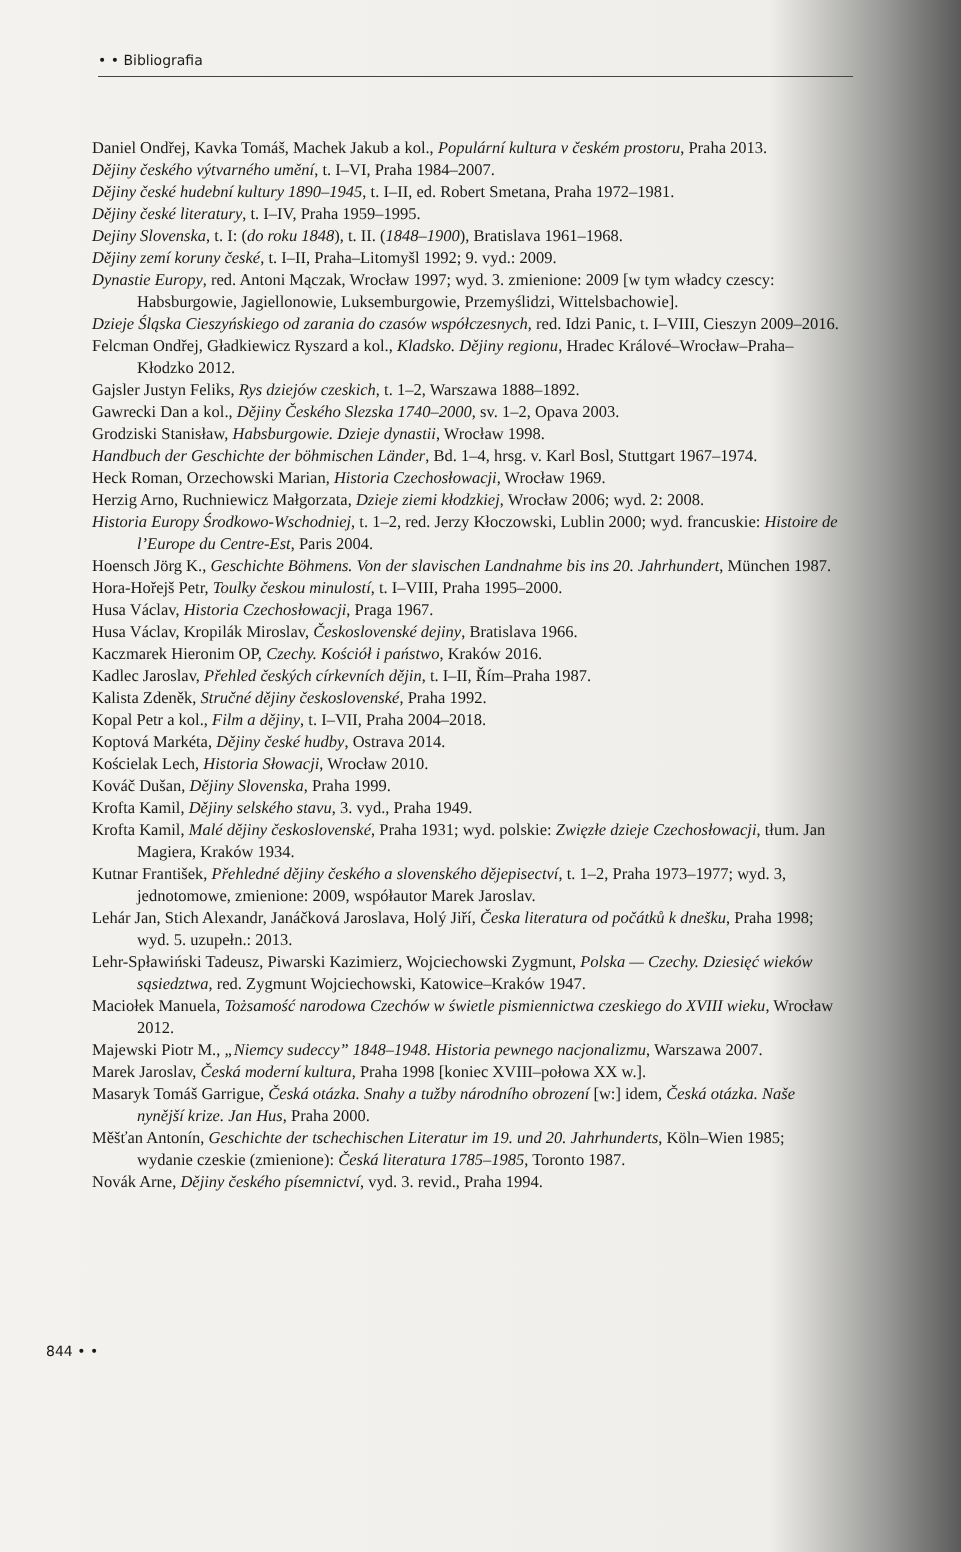• • Bibliografia
Daniel Ondřej, Kavka Tomáš, Machek Jakub a kol., Populární kultura v českém prostoru, Praha 2013.
Dějiny českého výtvarného umění, t. I–VI, Praha 1984–2007.
Dějiny české hudební kultury 1890–1945, t. I–II, ed. Robert Smetana, Praha 1972–1981.
Dějiny české literatury, t. I–IV, Praha 1959–1995.
Dejiny Slovenska, t. I: (do roku 1848), t. II. (1848–1900), Bratislava 1961–1968.
Dějiny zemí koruny české, t. I–II, Praha–Litomyšl 1992; 9. vyd.: 2009.
Dynastie Europy, red. Antoni Mączak, Wrocław 1997; wyd. 3. zmienione: 2009 [w tym władcy czescy: Habsburgowie, Jagiellonowie, Luksemburgowie, Przemyślidzi, Wittelsbachowie].
Dzieje Śląska Cieszyńskiego od zarania do czasów współczesnych, red. Idzi Panic, t. I–VIII, Cieszyn 2009–2016.
Felcman Ondřej, Gładkiewicz Ryszard a kol., Kladsko. Dějiny regionu, Hradec Králové–Wrocław–Praha–Kłodzko 2012.
Gajsler Justyn Feliks, Rys dziejów czeskich, t. 1–2, Warszawa 1888–1892.
Gawrecki Dan a kol., Dějiny Českého Slezska 1740–2000, sv. 1–2, Opava 2003.
Grodziski Stanisław, Habsburgowie. Dzieje dynastii, Wrocław 1998.
Handbuch der Geschichte der böhmischen Länder, Bd. 1–4, hrsg. v. Karl Bosl, Stuttgart 1967–1974.
Heck Roman, Orzechowski Marian, Historia Czechosłowacji, Wrocław 1969.
Herzig Arno, Ruchniewicz Małgorzata, Dzieje ziemi kłodzkiej, Wrocław 2006; wyd. 2: 2008.
Historia Europy Środkowo-Wschodniej, t. 1–2, red. Jerzy Kłoczowski, Lublin 2000; wyd. francuskie: Histoire de l’Europe du Centre-Est, Paris 2004.
Hoensch Jörg K., Geschichte Böhmens. Von der slavischen Landnahme bis ins 20. Jahrhundert, München 1987.
Hora-Hořejš Petr, Toulky českou minulostí, t. I–VIII, Praha 1995–2000.
Husa Václav, Historia Czechosłowacji, Praga 1967.
Husa Václav, Kropilák Miroslav, Československé dejiny, Bratislava 1966.
Kaczmarek Hieronim OP, Czechy. Kościół i państwo, Kraków 2016.
Kadlec Jaroslav, Přehled českých církevních dějin, t. I–II, Řím–Praha 1987.
Kalista Zdeněk, Stručné dějiny československé, Praha 1992.
Kopal Petr a kol., Film a dějiny, t. I–VII, Praha 2004–2018.
Koptová Markéta, Dějiny české hudby, Ostrava 2014.
Kościelak Lech, Historia Słowacji, Wrocław 2010.
Kováč Dušan, Dějiny Slovenska, Praha 1999.
Krofta Kamil, Dějiny selského stavu, 3. vyd., Praha 1949.
Krofta Kamil, Malé dějiny československé, Praha 1931; wyd. polskie: Zwięzłe dzieje Czechosłowacji, tłum. Jan Magiera, Kraków 1934.
Kutnar František, Přehledné dějiny českého a slovenského dějepisectví, t. 1–2, Praha 1973–1977; wyd. 3, jednotomowe, zmienione: 2009, współautor Marek Jaroslav.
Lehár Jan, Stich Alexandr, Janáčková Jaroslava, Holý Jiří, Česka literatura od počátků k dnešku, Praha 1998; wyd. 5. uzupełn.: 2013.
Lehr-Spławiński Tadeusz, Piwarski Kazimierz, Wojciechowski Zygmunt, Polska — Czechy. Dziesięć wieków sąsiedztwa, red. Zygmunt Wojciechowski, Katowice–Kraków 1947.
Maciołek Manuela, Tożsamość narodowa Czechów w świetle pismiennictwa czeskiego do XVIII wieku, Wrocław 2012.
Majewski Piotr M., „Niemcy sudeccy” 1848–1948. Historia pewnego nacjonalizmu, Warszawa 2007.
Marek Jaroslav, Česká moderní kultura, Praha 1998 [koniec XVIII–połowa XX w.].
Masaryk Tomáš Garrigue, Česká otázka. Snahy a tužby národního obrození [w:] idem, Česká otázka. Naše nynější krize. Jan Hus, Praha 2000.
Měšťan Antonín, Geschichte der tschechischen Literatur im 19. und 20. Jahrhunderts, Köln–Wien 1985; wydanie czeskie (zmienione): Česká literatura 1785–1985, Toronto 1987.
Novák Arne, Dějiny českého písemnictví, vyd. 3. revid., Praha 1994.
844 • •